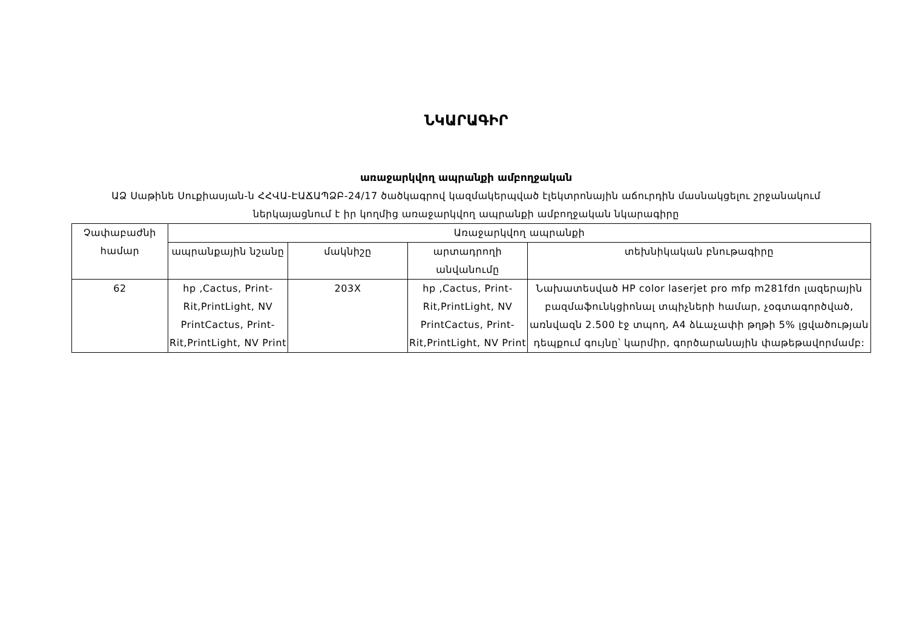ՆԿԱՐԱԳԻՐ
առաջարկվող ապրանքի ամբողջական
ԱՁ Սաթինե Սուքիասյան-ն ՀՀՎԱ-ԷԱՃԱՊՁԲ-24/17 ծածկագրով կազմակերպված էլեկտրոնային աճուրդին մասնակցելու շրջանակում ներկայացնում է իր կողմից առաջարկվող ապրանքի ամբողջական նկարագիրը
| Չափաբաժնի համար | Առաջարկվող ապրանքի | | | |
| --- | --- | --- | --- | --- |
| | ապրանքային նշանը | մակնիշը | արտադրողի անվանումը | տեխնիկական բնութագիրը |
| 62 | hp ,Cactus, Print-Rit,PrintLight, NV PrintCactus, Print-Rit,PrintLight, NV Print | 203X | hp ,Cactus, Print-Rit,PrintLight, NV PrintCactus, Print-Rit,PrintLight, NV Print | Նախատեսված HP color laserjet pro mfp m281fdn լազերային բազմաֆունկցիոնալ տպիչների համար, չօգտագործված, առնվազն 2.500 էջ տպող, A4 ձևաչափի թղթի 5% լցվածության դեպքում գույնը՝ կարմիր, գործարանային փաթեթավորմամբ: |